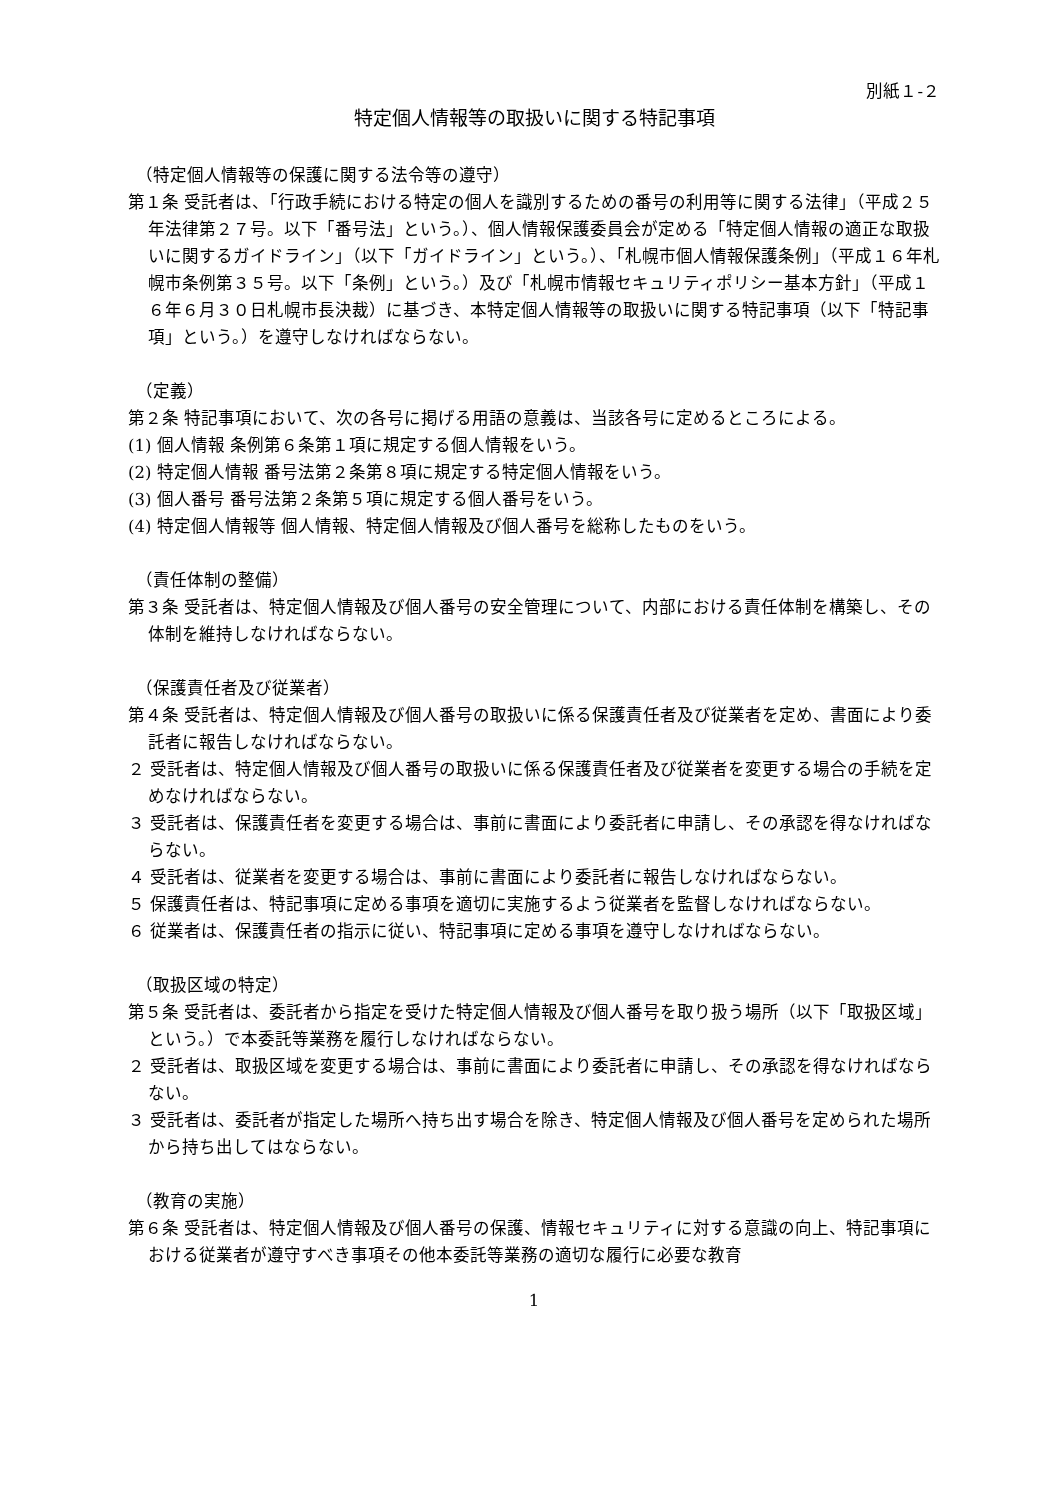別紙１-２
特定個人情報等の取扱いに関する特記事項
（特定個人情報等の保護に関する法令等の遵守）
第１条 受託者は、「行政手続における特定の個人を識別するための番号の利用等に関する法律」（平成２５年法律第２７号。以下「番号法」という。）、個人情報保護委員会が定める「特定個人情報の適正な取扱いに関するガイドライン」（以下「ガイドライン」という。）、「札幌市個人情報保護条例」（平成１６年札幌市条例第３５号。以下「条例」という。）及び「札幌市情報セキュリティポリシー基本方針」（平成１６年６月３０日札幌市長決裁）に基づき、本特定個人情報等の取扱いに関する特記事項（以下「特記事項」という。）を遵守しなければならない。
（定義）
第２条 特記事項において、次の各号に掲げる用語の意義は、当該各号に定めるところによる。
(1) 個人情報 条例第６条第１項に規定する個人情報をいう。
(2) 特定個人情報 番号法第２条第８項に規定する特定個人情報をいう。
(3) 個人番号 番号法第２条第５項に規定する個人番号をいう。
(4) 特定個人情報等 個人情報、特定個人情報及び個人番号を総称したものをいう。
（責任体制の整備）
第３条 受託者は、特定個人情報及び個人番号の安全管理について、内部における責任体制を構築し、その体制を維持しなければならない。
（保護責任者及び従業者）
第４条 受託者は、特定個人情報及び個人番号の取扱いに係る保護責任者及び従業者を定め、書面により委託者に報告しなければならない。
２ 受託者は、特定個人情報及び個人番号の取扱いに係る保護責任者及び従業者を変更する場合の手続を定めなければならない。
３ 受託者は、保護責任者を変更する場合は、事前に書面により委託者に申請し、その承認を得なければならない。
４ 受託者は、従業者を変更する場合は、事前に書面により委託者に報告しなければならない。
５ 保護責任者は、特記事項に定める事項を適切に実施するよう従業者を監督しなければならない。
６ 従業者は、保護責任者の指示に従い、特記事項に定める事項を遵守しなければならない。
（取扱区域の特定）
第５条 受託者は、委託者から指定を受けた特定個人情報及び個人番号を取り扱う場所（以下「取扱区域」という。）で本委託等業務を履行しなければならない。
２ 受託者は、取扱区域を変更する場合は、事前に書面により委託者に申請し、その承認を得なければならない。
３ 受託者は、委託者が指定した場所へ持ち出す場合を除き、特定個人情報及び個人番号を定められた場所から持ち出してはならない。
（教育の実施）
第６条 受託者は、特定個人情報及び個人番号の保護、情報セキュリティに対する意識の向上、特記事項における従業者が遵守すべき事項その他本委託等業務の適切な履行に必要な教育
1